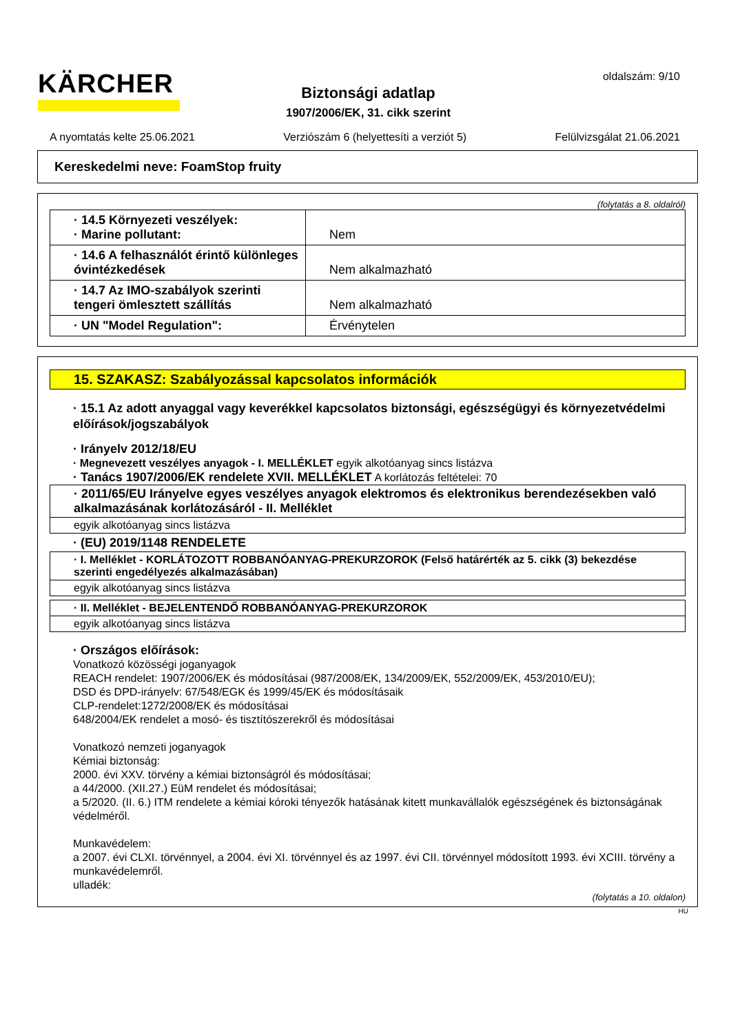KÄRCHER oldalszám: 9/10
Biztonsági adatlap
1907/2006/EK, 31. cikk szerint
A nyomtatás kelte 25.06.2021 Verziószám 6 (helyettesíti a verziót 5) Felülvizsgálat 21.06.2021
Kereskedelmi neve: FoamStop fruity
(folytatás a 8. oldalról)
| · 14.5 Környezeti veszélyek: · Marine pollutant: | Nem |
| · 14.6 A felhasználót érintő különleges óvintézkedések | Nem alkalmazható |
| · 14.7 Az IMO-szabályok szerinti tengeri ömlesztett szállítás | Nem alkalmazható |
| · UN "Model Regulation": | Érvénytelen |
15. SZAKASZ: Szabályozással kapcsolatos információk
· 15.1 Az adott anyaggal vagy keverékkel kapcsolatos biztonsági, egészségügyi és környezetvédelmi előírások/jogszabályok
· Irányelv 2012/18/EU
· Megnevezett veszélyes anyagok - I. MELLÉKLET egyik alkotóanyag sincs listázva
· Tanács 1907/2006/EK rendelete XVII. MELLÉKLET A korlátozás feltételei: 70
· 2011/65/EU Irányelve egyes veszélyes anyagok elektromos és elektronikus berendezésekben való alkalmazásának korlátozásáról - II. Melléklet
egyik alkotóanyag sincs listázva
· (EU) 2019/1148 RENDELETE
· I. Melléklet - KORLÁTOZOTT ROBBANÓANYAG-PREKURZOROK (Felső határérték az 5. cikk (3) bekezdése szerinti engedélyezés alkalmazásában)
egyik alkotóanyag sincs listázva
· II. Melléklet - BEJELENTENDŐ ROBBANÓANYAG-PREKURZOROK
egyik alkotóanyag sincs listázva
· Országos előírások:
Vonatkozó közösségi joganyagok
REACH rendelet: 1907/2006/EK és módosításai (987/2008/EK, 134/2009/EK, 552/2009/EK, 453/2010/EU);
DSD és DPD-irányelv: 67/548/EGK és 1999/45/EK és módosításaik
CLP-rendelet:1272/2008/EK és módosításai
648/2004/EK rendelet a mosó- és tisztítószerekről és módosításai
Vonatkozó nemzeti joganyagok
Kémiai biztonság:
2000. évi XXV. törvény a kémiai biztonságról és módosításai;
a 44/2000. (XII.27.) EüM rendelet és módosításai;
a 5/2020. (II. 6.) ITM rendelete a kémiai kóroki tényezők hatásának kitett munkavállalók egészségének és biztonságának védelméről.
Munkavédelem:
a 2007. évi CLXI. törvénnyel, a 2004. évi XI. törvénnyel és az 1997. évi CII. törvénnyel módosított 1993. évi XCIII. törvény a munkavédelemről.
ulladék:
(folytatás a 10. oldalon)
HU